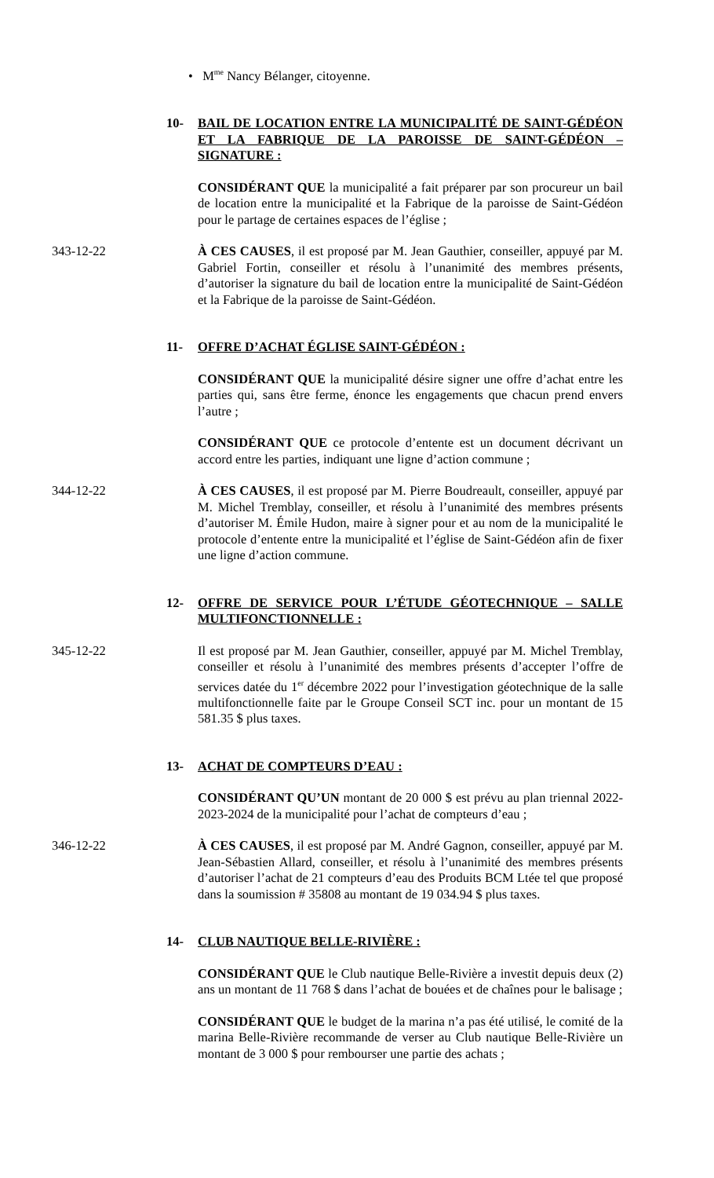• M<sup>me</sup> Nancy Bélanger, citoyenne.
10- BAIL DE LOCATION ENTRE LA MUNICIPALITÉ DE SAINT-GÉDÉON ET LA FABRIQUE DE LA PAROISSE DE SAINT-GÉDÉON – SIGNATURE :
CONSIDÉRANT QUE la municipalité a fait préparer par son procureur un bail de location entre la municipalité et la Fabrique de la paroisse de Saint-Gédéon pour le partage de certaines espaces de l’église ;
343-12-22 À CES CAUSES, il est proposé par M. Jean Gauthier, conseiller, appuyé par M. Gabriel Fortin, conseiller et résolu à l’unanimité des membres présents, d’autoriser la signature du bail de location entre la municipalité de Saint-Gédéon et la Fabrique de la paroisse de Saint-Gédéon.
11- OFFRE D’ACHAT ÉGLISE SAINT-GÉDÉON :
CONSIDÉRANT QUE la municipalité désire signer une offre d’achat entre les parties qui, sans être ferme, énonce les engagements que chacun prend envers l’autre ;
CONSIDÉRANT QUE ce protocole d’entente est un document décrivant un accord entre les parties, indiquant une ligne d’action commune ;
344-12-22 À CES CAUSES, il est proposé par M. Pierre Boudreault, conseiller, appuyé par M. Michel Tremblay, conseiller, et résolu à l’unanimité des membres présents d’autoriser M. Émile Hudon, maire à signer pour et au nom de la municipalité le protocole d’entente entre la municipalité et l’église de Saint-Gédéon afin de fixer une ligne d’action commune.
12- OFFRE DE SERVICE POUR L’ÉTUDE GÉOTECHNIQUE – SALLE MULTIFONCTIONNELLE :
345-12-22 Il est proposé par M. Jean Gauthier, conseiller, appuyé par M. Michel Tremblay, conseiller et résolu à l’unanimité des membres présents d’accepter l’offre de services datée du 1<sup>er</sup> décembre 2022 pour l’investigation géotechnique de la salle multifonctionnelle faite par le Groupe Conseil SCT inc. pour un montant de 15 581.35 $ plus taxes.
13- ACHAT DE COMPTEURS D’EAU :
CONSIDÉRANT QU’UN montant de 20 000 $ est prévu au plan triennal 2022- 2023-2024 de la municipalité pour l’achat de compteurs d’eau ;
346-12-22 À CES CAUSES, il est proposé par M. André Gagnon, conseiller, appuyé par M. Jean-Sébastien Allard, conseiller, et résolu à l’unanimité des membres présents d’autoriser l’achat de 21 compteurs d’eau des Produits BCM Ltée tel que proposé dans la soumission # 35808 au montant de 19 034.94 $ plus taxes.
14- CLUB NAUTIQUE BELLE-RIVIÈRE :
CONSIDÉRANT QUE le Club nautique Belle-Rivière a investit depuis deux (2) ans un montant de 11 768 $ dans l’achat de bouées et de chaînes pour le balisage ;
CONSIDÉRANT QUE le budget de la marina n’a pas été utilisé, le comité de la marina Belle-Rivière recommande de verser au Club nautique Belle-Rivière un montant de 3 000 $ pour rembourser une partie des achats ;